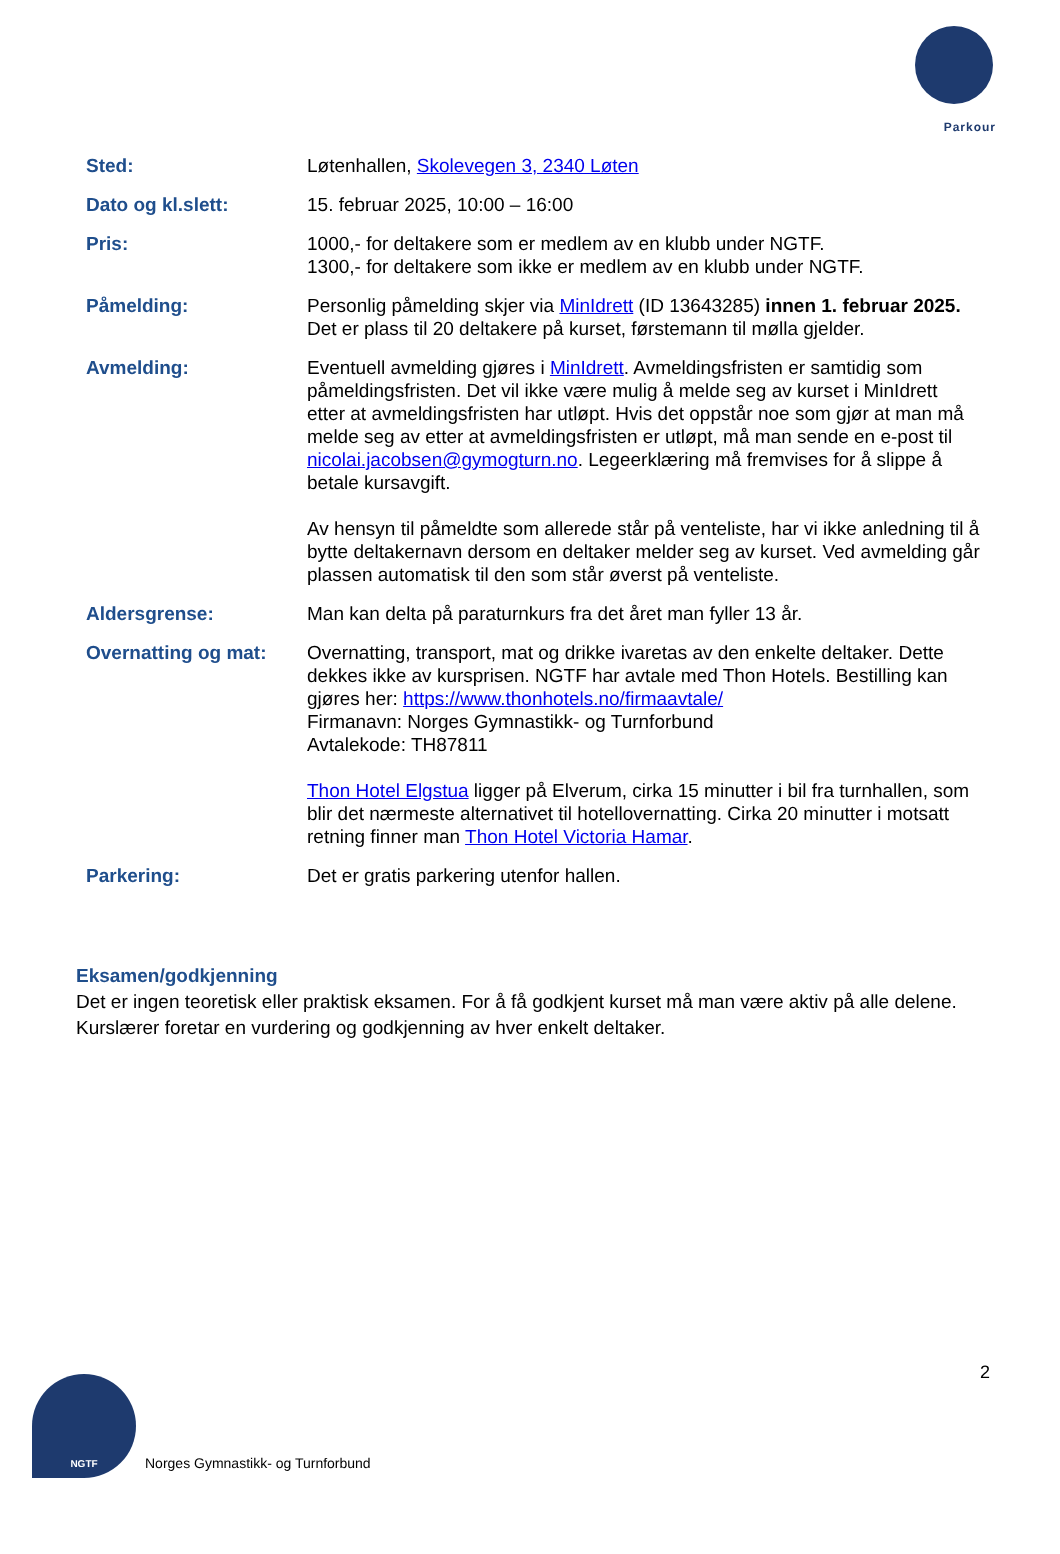Parkour
| Sted: | Løtenhallen, Skolevegen 3, 2340 Løten |
| Dato og kl.slett: | 15. februar 2025, 10:00 – 16:00 |
| Pris: | 1000,- for deltakere som er medlem av en klubb under NGTF. 1300,- for deltakere som ikke er medlem av en klubb under NGTF. |
| Påmelding: | Personlig påmelding skjer via MinIdrett (ID 13643285) innen 1. februar 2025. Det er plass til 20 deltakere på kurset, førstemann til mølla gjelder. |
| Avmelding: | Eventuell avmelding gjøres i MinIdrett . Avmeldingsfristen er samtidig som påmeldingsfristen. Det vil ikke være mulig å melde seg av kurset i MinIdrett etter at avmeldingsfristen har utløpt. Hvis det oppstår noe som gjør at man må melde seg av etter at avmeldingsfristen er utløpt, må man sende en e-post til nicolai.jacobsen@gymogturn.no . Legeerklæring må fremvises for å slippe å betale kursavgift. Av hensyn til påmeldte som allerede står på venteliste, har vi ikke anledning til å bytte deltakernavn dersom en deltaker melder seg av kurset. Ved avmelding går plassen automatisk til den som står øverst på venteliste. |
| Aldersgrense: | Man kan delta på paraturnkurs fra det året man fyller 13 år. |
| Overnatting og mat: | Overnatting, transport, mat og drikke ivaretas av den enkelte deltaker. Dette dekkes ikke av kursprisen. NGTF har avtale med Thon Hotels. Bestilling kan gjøres her: https://www.thonhotels.no/firmaavtale/ Firmanavn: Norges Gymnastikk- og Turnforbund Avtalekode: TH87811 Thon Hotel Elgstua ligger på Elverum, cirka 15 minutter i bil fra turnhallen, som blir det nærmeste alternativet til hotellovernatting. Cirka 20 minutter i motsatt retning finner man Thon Hotel Victoria Hamar . |
| Parkering: | Det er gratis parkering utenfor hallen. |
Eksamen/godkjenning
Det er ingen teoretisk eller praktisk eksamen. For å få godkjent kurset må man være aktiv på alle delene. Kurslærer foretar en vurdering og godkjenning av hver enkelt deltaker.
2
NGTF
Norges Gymnastikk- og Turnforbund